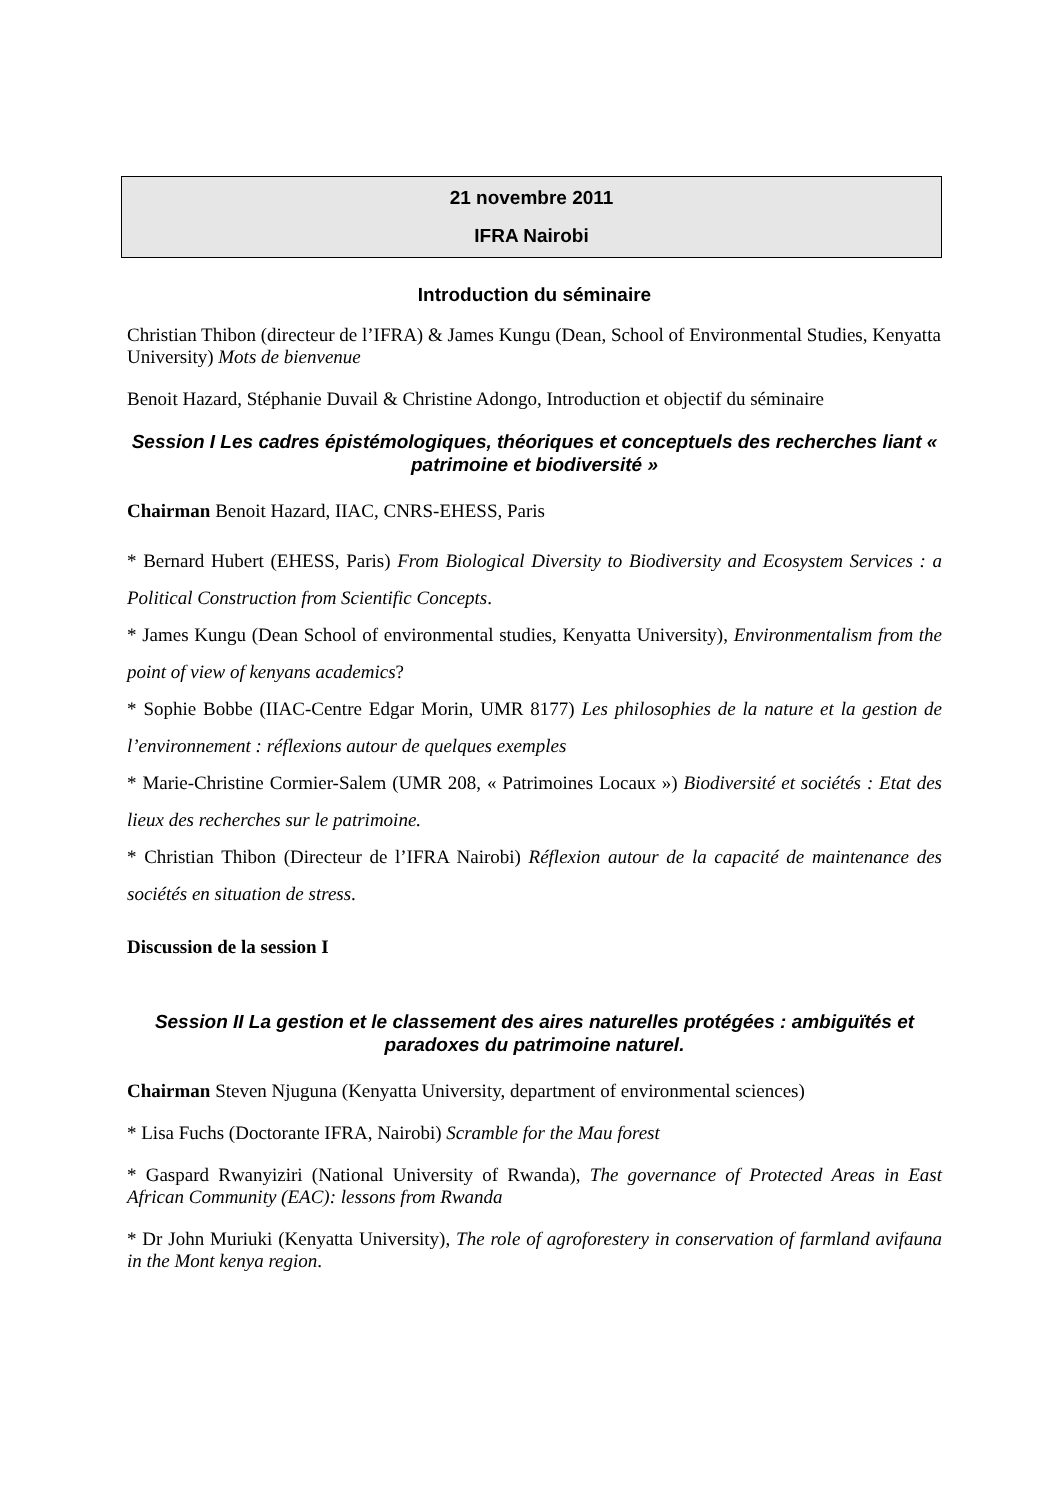21 novembre 2011
IFRA Nairobi
Introduction du séminaire
Christian Thibon (directeur de l’IFRA) & James Kungu (Dean, School of Environmental Studies, Kenyatta University) Mots de bienvenue
Benoit Hazard, Stéphanie Duvail & Christine Adongo, Introduction et objectif du séminaire
Session I Les cadres épistémologiques, théoriques et conceptuels des recherches liant « patrimoine et biodiversité »
Chairman Benoit Hazard, IIAC, CNRS-EHESS, Paris
* Bernard Hubert (EHESS, Paris) From Biological Diversity to Biodiversity and Ecosystem Services : a Political Construction from Scientific Concepts.
* James Kungu (Dean School of environmental studies, Kenyatta University), Environmentalism from the point of view of kenyans academics?
* Sophie Bobbe (IIAC-Centre Edgar Morin, UMR 8177) Les philosophies de la nature et la gestion de l’environnement : réflexions autour de quelques exemples
* Marie-Christine Cormier-Salem (UMR 208, « Patrimoines Locaux ») Biodiversité et sociétés : Etat des lieux des recherches sur le patrimoine.
* Christian Thibon (Directeur de l’IFRA Nairobi) Réflexion autour de la capacité de maintenance des sociétés en situation de stress.
Discussion de la session I
Session II La gestion et le classement des aires naturelles protégées : ambiguïtés et paradoxes du patrimoine naturel.
Chairman Steven Njuguna (Kenyatta University, department of environmental sciences)
* Lisa Fuchs (Doctorante IFRA, Nairobi) Scramble for the Mau forest
* Gaspard Rwanyiziri (National University of Rwanda), The governance of Protected Areas in East African Community (EAC): lessons from Rwanda
* Dr John Muriuki (Kenyatta University), The role of agroforestery in conservation of farmland avifauna in the Mont kenya region.